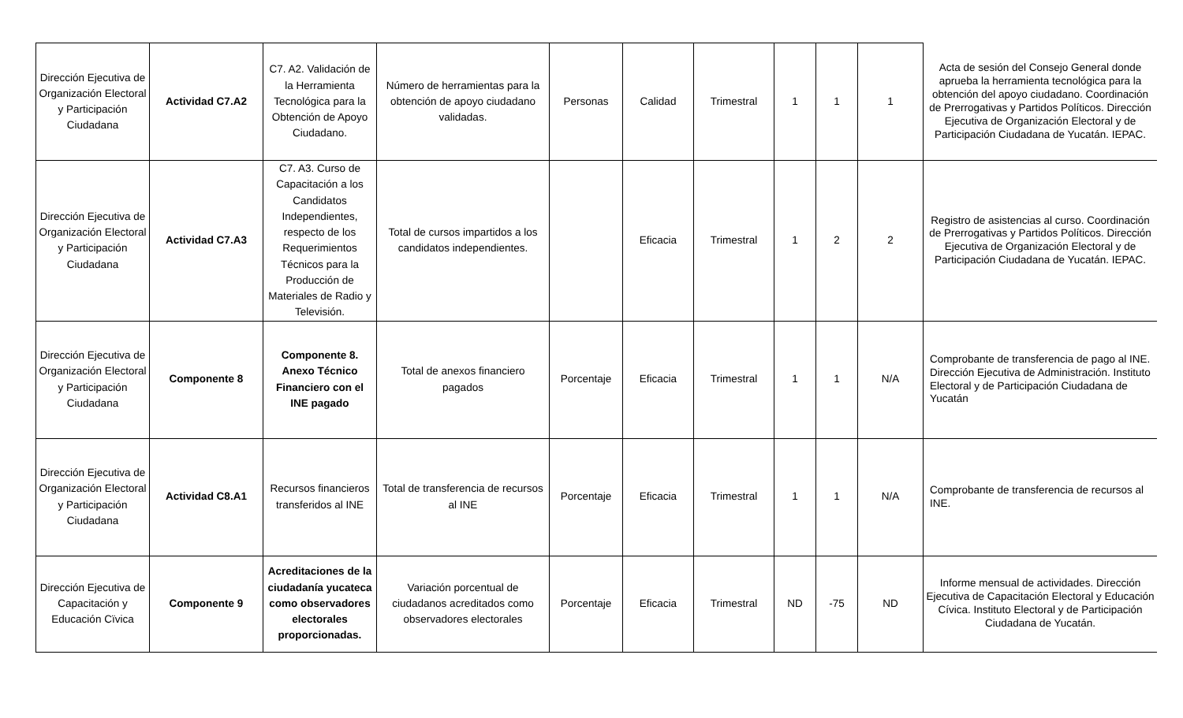| Dirección Ejecutiva de Organización Electoral y Participación Ciudadana | Actividad C7.A2 | C7. A2. Validación de la Herramienta Tecnológica para la Obtención de Apoyo Ciudadano. | Número de herramientas para la obtención de apoyo ciudadano validadas. | Personas | Calidad | Trimestral | 1 | 1 | 1 | Acta de sesión del Consejo General donde aprueba la herramienta tecnológica para la obtención del apoyo ciudadano. Coordinación de Prerrogativas y Partidos Políticos. Dirección Ejecutiva de Organización Electoral y de Participación Ciudadana de Yucatán. IEPAC. |
| Dirección Ejecutiva de Organización Electoral y Participación Ciudadana | Actividad C7.A3 | C7. A3. Curso de Capacitación a los Candidatos Independientes, respecto de los Requerimientos Técnicos para la Producción de Materiales de Radio y Televisión. | Total de cursos impartidos a los candidatos independientes. | | Eficacia | Trimestral | 1 | 2 | 2 | Registro de asistencias al curso. Coordinación de Prerrogativas y Partidos Políticos. Dirección Ejecutiva de Organización Electoral y de Participación Ciudadana de Yucatán. IEPAC. |
| Dirección Ejecutiva de Organización Electoral y Participación Ciudadana | Componente 8 | Componente 8. Anexo Técnico Financiero con el INE pagado | Total de anexos financiero pagados | Porcentaje | Eficacia | Trimestral | 1 | 1 | N/A | Comprobante de transferencia de pago al INE. Dirección Ejecutiva de Administración. Instituto Electoral y de Participación Ciudadana de Yucatán |
| Dirección Ejecutiva de Organización Electoral y Participación Ciudadana | Actividad C8.A1 | Recursos financieros transferidos al INE | Total de transferencia de recursos al INE | Porcentaje | Eficacia | Trimestral | 1 | 1 | N/A | Comprobante de transferencia de recursos al INE. |
| Dirección Ejecutiva de Capacitación y Educación Cïvica | Componente 9 | Acreditaciones de la ciudadanía yucateca como observadores electorales proporcionadas. | Variación porcentual de ciudadanos acreditados como observadores electorales | Porcentaje | Eficacia | Trimestral | ND | -75 | ND | Informe mensual de actividades. Dirección Ejecutiva de Capacitación Electoral y Educación Cívica. Instituto Electoral y de Participación Ciudadana de Yucatán. |